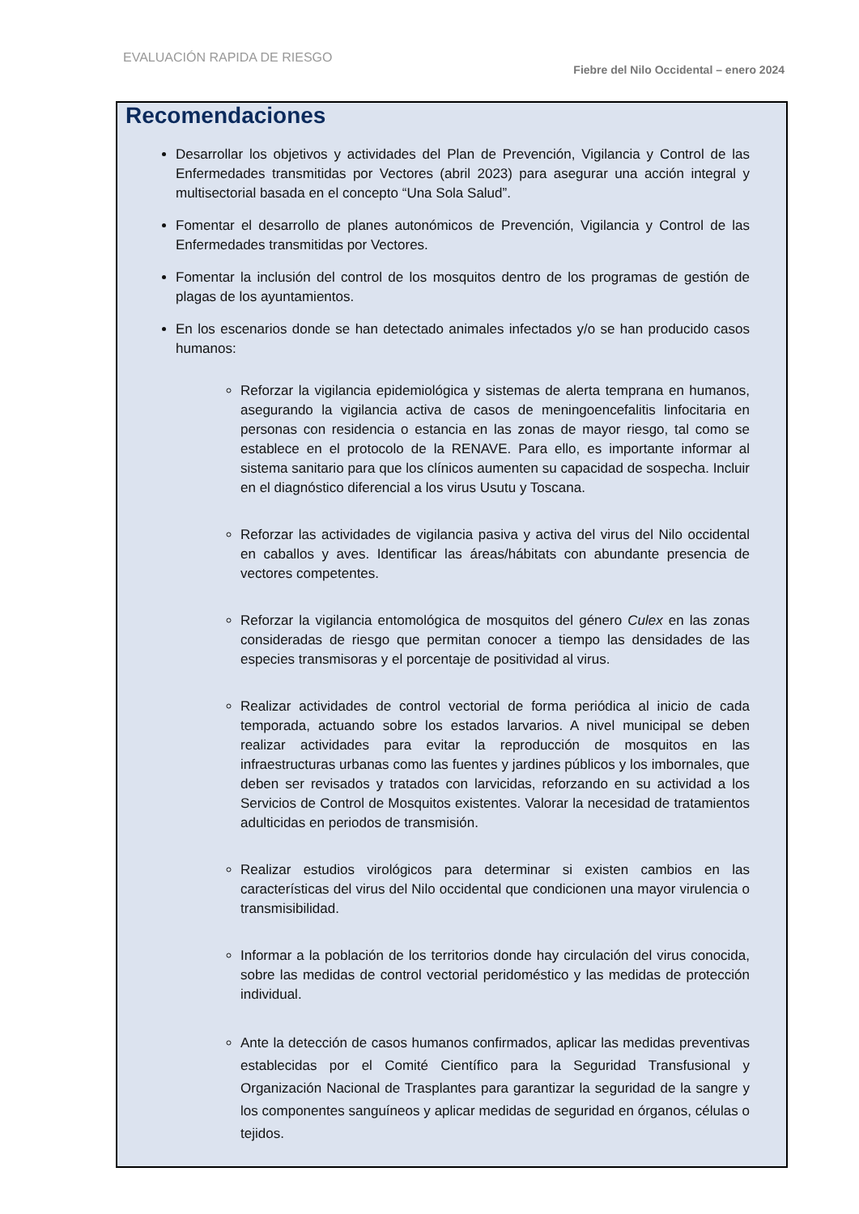EVALUACIÓN RAPIDA DE RIESGO
Fiebre del Nilo Occidental – enero 2024
Recomendaciones
Desarrollar los objetivos y actividades del Plan de Prevención, Vigilancia y Control de las Enfermedades transmitidas por Vectores (abril 2023) para asegurar una acción integral y multisectorial basada en el concepto “Una Sola Salud”.
Fomentar el desarrollo de planes autonómicos de Prevención, Vigilancia y Control de las Enfermedades transmitidas por Vectores.
Fomentar la inclusión del control de los mosquitos dentro de los programas de gestión de plagas de los ayuntamientos.
En los escenarios donde se han detectado animales infectados y/o se han producido casos humanos:
Reforzar la vigilancia epidemiológica y sistemas de alerta temprana en humanos, asegurando la vigilancia activa de casos de meningoencefalitis linfocitaria en personas con residencia o estancia en las zonas de mayor riesgo, tal como se establece en el protocolo de la RENAVE. Para ello, es importante informar al sistema sanitario para que los clínicos aumenten su capacidad de sospecha. Incluir en el diagnóstico diferencial a los virus Usutu y Toscana.
Reforzar las actividades de vigilancia pasiva y activa del virus del Nilo occidental en caballos y aves. Identificar las áreas/hábitats con abundante presencia de vectores competentes.
Reforzar la vigilancia entomológica de mosquitos del género Culex en las zonas consideradas de riesgo que permitan conocer a tiempo las densidades de las especies transmisoras y el porcentaje de positividad al virus.
Realizar actividades de control vectorial de forma periódica al inicio de cada temporada, actuando sobre los estados larvarios. A nivel municipal se deben realizar actividades para evitar la reproducción de mosquitos en las infraestructuras urbanas como las fuentes y jardines públicos y los imbornales, que deben ser revisados y tratados con larvicidas, reforzando en su actividad a los Servicios de Control de Mosquitos existentes. Valorar la necesidad de tratamientos adulticidas en periodos de transmisión.
Realizar estudios virológicos para determinar si existen cambios en las características del virus del Nilo occidental que condicionen una mayor virulencia o transmisibilidad.
Informar a la población de los territorios donde hay circulación del virus conocida, sobre las medidas de control vectorial peridoméstico y las medidas de protección individual.
Ante la detección de casos humanos confirmados, aplicar las medidas preventivas establecidas por el Comité Científico para la Seguridad Transfusional y Organización Nacional de Trasplantes para garantizar la seguridad de la sangre y los componentes sanguíneos y aplicar medidas de seguridad en órganos, células o tejidos.